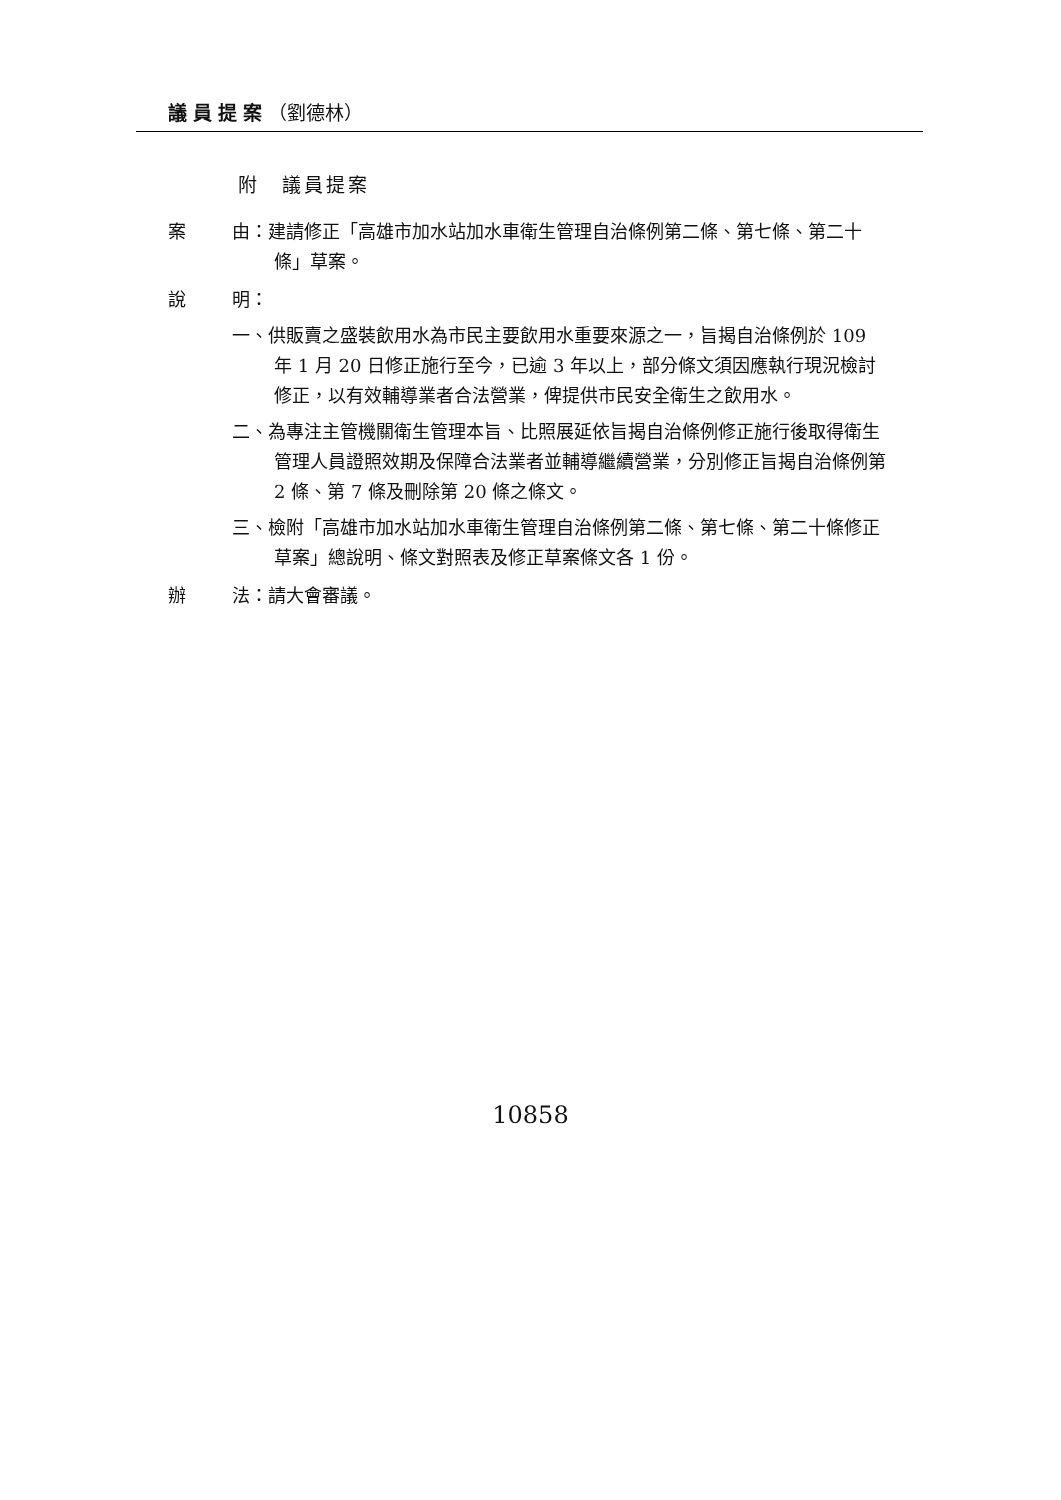議員提案（劉德林）
附　議員提案
案 由：建請修正「高雄市加水站加水車衛生管理自治條例第二條、第七條、第二十條」草案。
說 明：
一、供販賣之盛裝飲用水為市民主要飲用水重要來源之一，旨揭自治條例於 109 年 1 月 20 日修正施行至今，已逾 3 年以上，部分條文須因應執行現況檢討修正，以有效輔導業者合法營業，俾提供市民安全衛生之飲用水。
二、為專注主管機關衛生管理本旨、比照展延依旨揭自治條例修正施行後取得衛生管理人員證照效期及保障合法業者並輔導繼續營業，分別修正旨揭自治條例第 2 條、第 7 條及刪除第 20 條之條文。
三、檢附「高雄市加水站加水車衛生管理自治條例第二條、第七條、第二十條修正草案」總說明、條文對照表及修正草案條文各 1 份。
辦 法：請大會審議。
10858